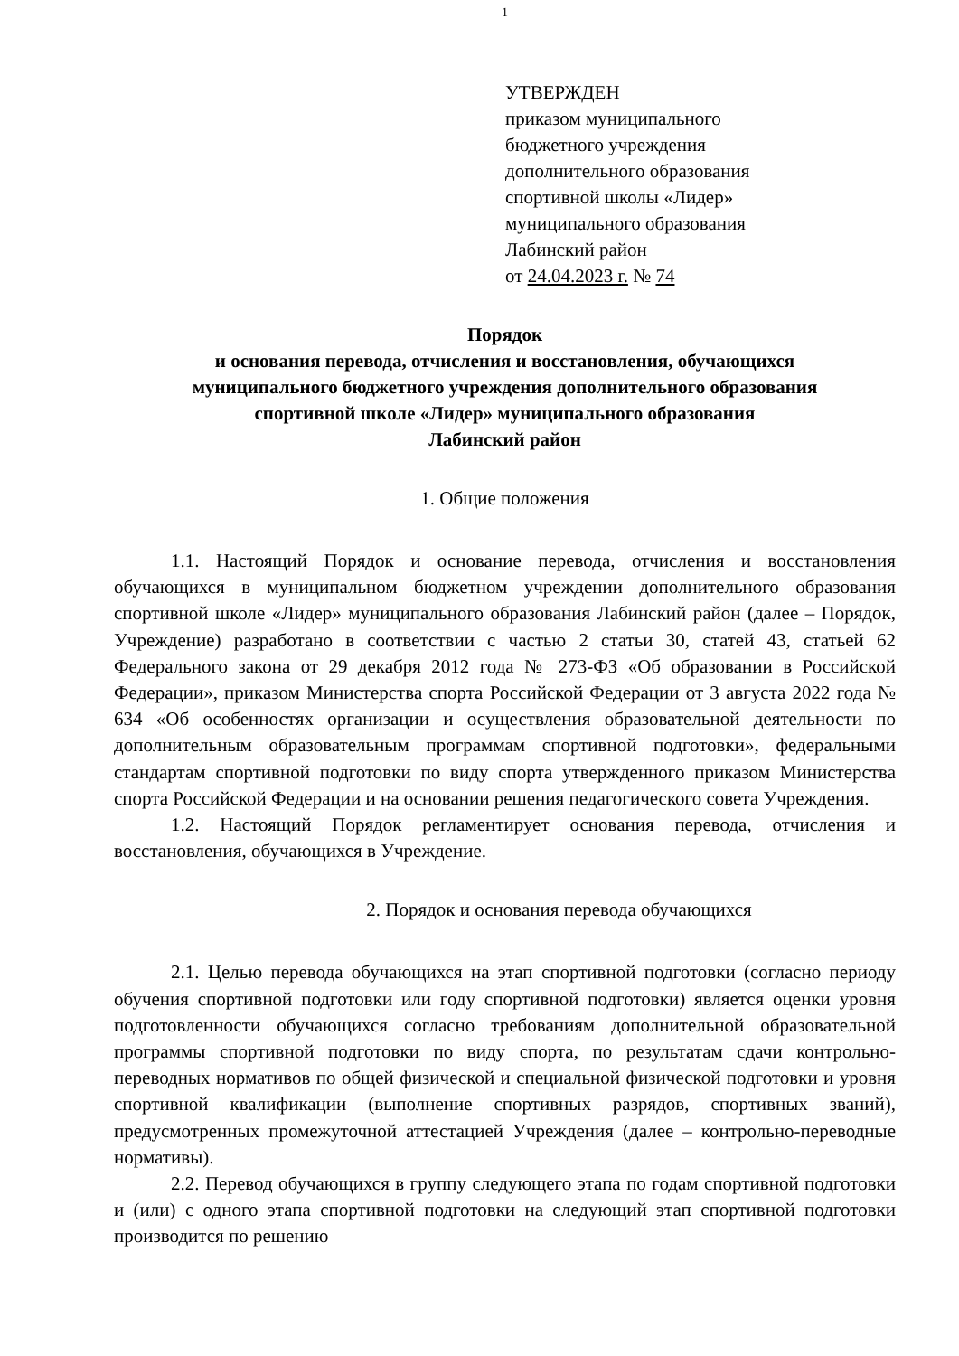1
УТВЕРЖДЕН
приказом муниципального
бюджетного учреждения
дополнительного образования
спортивной школы «Лидер»
муниципального образования
Лабинский район
от 24.04.2023 г. № 74
Порядок
и основания перевода, отчисления и восстановления, обучающихся
муниципального бюджетного учреждения дополнительного образования
спортивной школе «Лидер» муниципального образования
Лабинский район
1. Общие положения
1.1. Настоящий Порядок и основание перевода, отчисления и восстановления обучающихся в муниципальном бюджетном учреждении дополнительного образования спортивной школе «Лидер» муниципального образования Лабинский район (далее – Порядок, Учреждение) разработано в соответствии с частью 2 статьи 30, статей 43, статьей 62 Федерального закона от 29 декабря 2012 года № 273-ФЗ «Об образовании в Российской Федерации», приказом Министерства спорта Российской Федерации от 3 августа 2022 года № 634 «Об особенностях организации и осуществления образовательной деятельности по дополнительным образовательным программам спортивной подготовки», федеральными стандартам спортивной подготовки по виду спорта утвержденного приказом Министерства спорта Российской Федерации и на основании решения педагогического совета Учреждения.
1.2. Настоящий Порядок регламентирует основания перевода, отчисления и восстановления, обучающихся в Учреждение.
2. Порядок и основания перевода обучающихся
2.1. Целью перевода обучающихся на этап спортивной подготовки (согласно периоду обучения спортивной подготовки или году спортивной подготовки) является оценки уровня подготовленности обучающихся согласно требованиям дополнительной образовательной программы спортивной подготовки по виду спорта, по результатам сдачи контрольно-переводных нормативов по общей физической и специальной физической подготовки и уровня спортивной квалификации (выполнение спортивных разрядов, спортивных званий), предусмотренных промежуточной аттестацией Учреждения (далее – контрольно-переводные нормативы).
2.2. Перевод обучающихся в группу следующего этапа по годам спортивной подготовки и (или) с одного этапа спортивной подготовки на следующий этап спортивной подготовки производится по решению